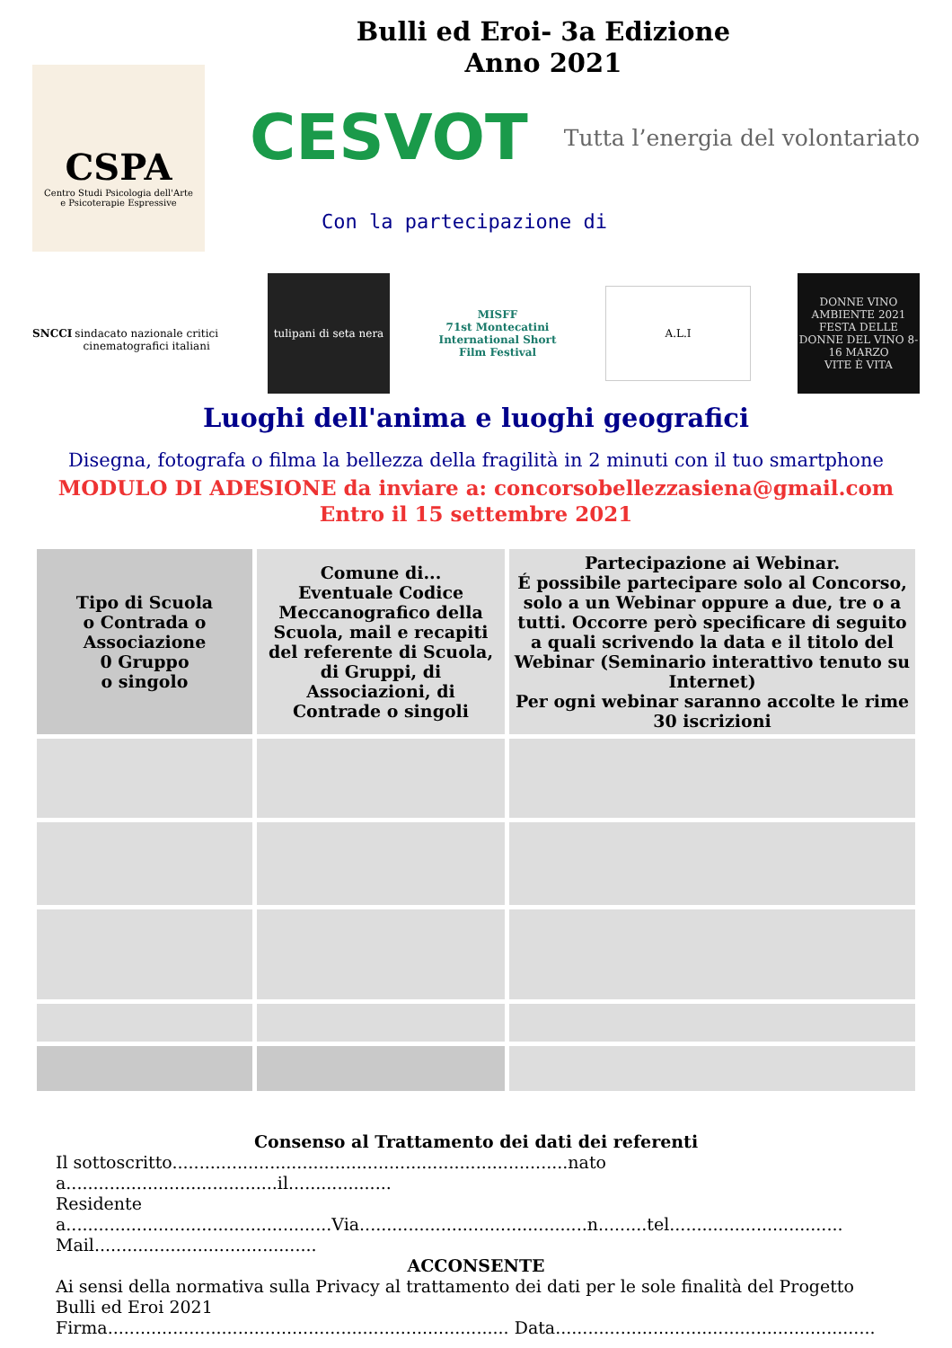Bulli ed Eroi- 3a Edizione
Anno 2021
CSPA
Centro Studi Psicologia dell'Arte
e Psicoterapie Espressive
CESVOT Tutta l’energia del volontariato
Con la partecipazione di
SNCCI
sindacato nazionale critici cinematografici italiani
tulipani di seta nera
MISFF
71st Montecatini International Short Film Festival
A.L.I
DONNE VINO AMBIENTE 2021
FESTA DELLE DONNE DEL VINO 8-16 MARZO
VITE È VITA
Luoghi dell'anima e luoghi geografici
Disegna, fotografa o filma la bellezza della fragilità in 2 minuti con il tuo smartphone
MODULO DI ADESIONE da inviare a: concorsobellezzasiena@gmail.com
Entro il 15 settembre 2021
| Tipo di Scuola o Contrada o Associazione 0 Gruppo o singolo | Comune di... Eventuale Codice Meccanografico della Scuola, mail e recapiti del referente di Scuola, di Gruppi, di Associazioni, di Contrade o singoli | Partecipazione ai Webinar. É possibile partecipare solo al Concorso, solo a un Webinar oppure a due, tre o a tutti. Occorre però specificare di seguito a quali scrivendo la data e il titolo del Webinar (Seminario interattivo tenuto su Internet) Per ogni webinar saranno accolte le rime 30 iscrizioni |
| --- | --- | --- |
Consenso al Trattamento dei dati dei referenti
Il sottoscritto.........................................................................nato a.......................................il...................
Residente a.................................................Via..........................................n.........tel................................
Mail.........................................
ACCONSENTE
Ai sensi della normativa sulla Privacy al trattamento dei dati per le sole finalità del Progetto Bulli ed Eroi 2021
Firma.......................................................................... Data...........................................................